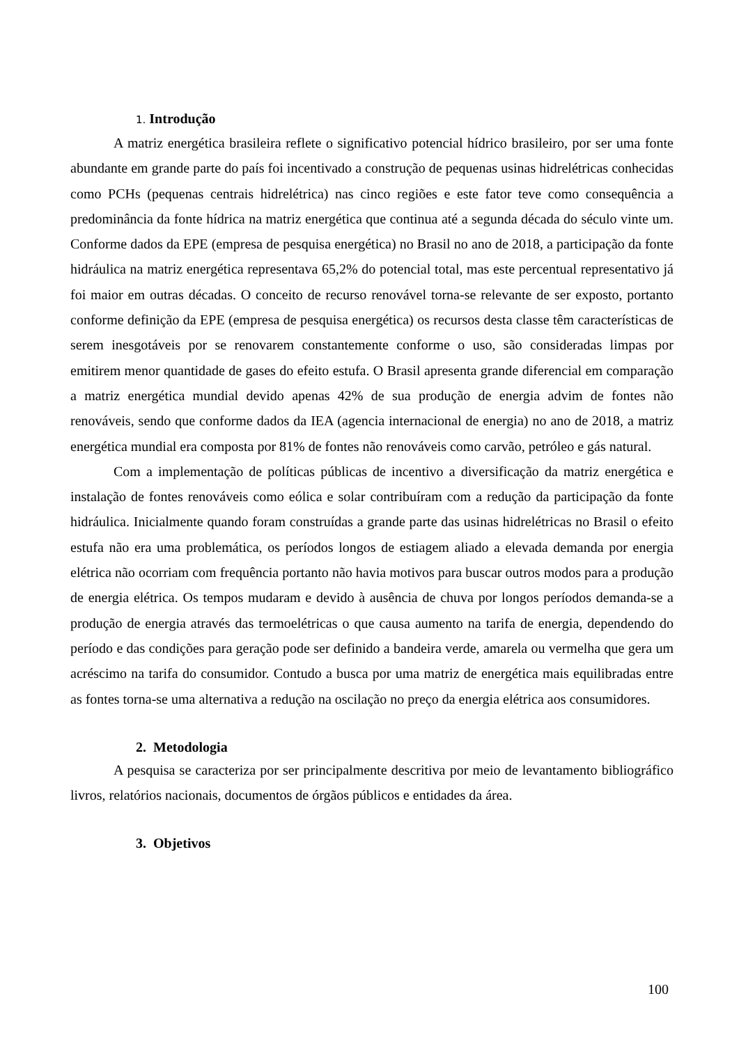1. Introdução
A matriz energética brasileira reflete o significativo potencial hídrico brasileiro, por ser uma fonte abundante em grande parte do país foi incentivado a construção de pequenas usinas hidrelétricas conhecidas como PCHs (pequenas centrais hidrelétrica) nas cinco regiões e este fator teve como consequência a predominância da fonte hídrica na matriz energética que continua até a segunda década do século vinte um. Conforme dados da EPE (empresa de pesquisa energética) no Brasil no ano de 2018, a participação da fonte hidráulica na matriz energética representava 65,2% do potencial total, mas este percentual representativo já foi maior em outras décadas. O conceito de recurso renovável torna-se relevante de ser exposto, portanto conforme definição da EPE (empresa de pesquisa energética) os recursos desta classe têm características de serem inesgotáveis por se renovarem constantemente conforme o uso, são consideradas limpas por emitirem menor quantidade de gases do efeito estufa. O Brasil apresenta grande diferencial em comparação a matriz energética mundial devido apenas 42% de sua produção de energia advim de fontes não renováveis, sendo que conforme dados da IEA (agencia internacional de energia) no ano de 2018, a matriz energética mundial era composta por 81% de fontes não renováveis como carvão, petróleo e gás natural.
Com a implementação de políticas públicas de incentivo a diversificação da matriz energética e instalação de fontes renováveis como eólica e solar contribuíram com a redução da participação da fonte hidráulica. Inicialmente quando foram construídas a grande parte das usinas hidrelétricas no Brasil o efeito estufa não era uma problemática, os períodos longos de estiagem aliado a elevada demanda por energia elétrica não ocorriam com frequência portanto não havia motivos para buscar outros modos para a produção de energia elétrica. Os tempos mudaram e devido à ausência de chuva por longos períodos demanda-se a produção de energia através das termoelétricas o que causa aumento na tarifa de energia, dependendo do período e das condições para geração pode ser definido a bandeira verde, amarela ou vermelha que gera um acréscimo na tarifa do consumidor. Contudo a busca por uma matriz de energética mais equilibradas entre as fontes torna-se uma alternativa a redução na oscilação no preço da energia elétrica aos consumidores.
2. Metodologia
A pesquisa se caracteriza por ser principalmente descritiva por meio de levantamento bibliográfico livros, relatórios nacionais, documentos de órgãos públicos e entidades da área.
3. Objetivos
100